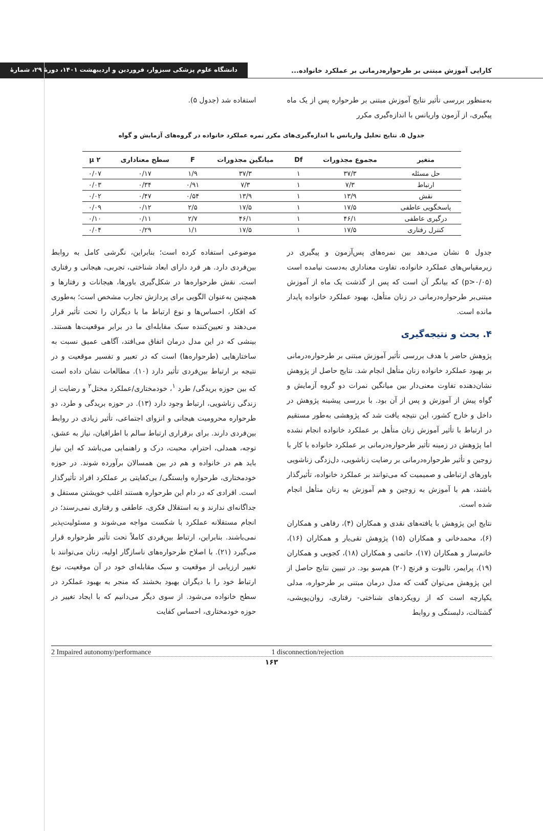کارایی آموزش مبتنی بر طرحواره‌درمانی بر عملکرد خانواده... دانشگاه علوم پزشکی سبزوار، فروردین و اردیبهشت ۱۴۰۱، دورهٔ ۲۹، شمارهٔ
به‌منظور بررسی تأثیر نتایج آموزش مبتنی بر طرحواره پس از یک ماه پیگیری، از آزمون واریانس با اندازه‌گیری مکرر
استفاده شد (جدول ۵).
جدول ۵. نتایج تحلیل واریانس با اندازه‌گیری‌های مکرر نمره عملکرد خانواده در گروه‌های آزمایش و گواه
| متغیر | مجموع مجذورات | Df | میانگین مجذورات | F | سطح معناداری | µ ۲ |
| --- | --- | --- | --- | --- | --- | --- |
| حل مسئله | ۳۷/۳ | ۱ | ۳۷/۳ | ۱/۹ | ۰/۱۷ | ۰/۰۷ |
| ارتباط | ۷/۳ | ۱ | ۷/۳ | ۰/۹۱ | ۰/۳۴ | ۰/۰۳ |
| نقش | ۱۳/۹ | ۱ | ۱۳/۹ | ۰/۵۴ | ۰/۴۷ | ۰/۰۲ |
| پاسخگویی عاطفی | ۱۷/۵ | ۱ | ۱۷/۵ | ۲/۵ | ۰/۱۲ | ۰/۰۹ |
| درگیری عاطفی | ۴۶/۱ | ۱ | ۴۶/۱ | ۲/۷ | ۰/۱۱ | ۰/۱۰ |
| کنترل رفتاری | ۱۷/۵ | ۱ | ۱۷/۵ | ۱/۱ | ۰/۲۹ | ۰/۰۴ |
جدول ۵ نشان می‌دهد بین نمره‌های پس‌آزمون و پیگیری در زیرمقیاس‌های عملکرد خانواده، تفاوت معناداری به‌دست نیامده است (p>۰/۰۵) که بیانگر آن است که پس از گذشت یک ماه از آموزش مبتنی‌بر طرحواره‌درمانی در زنان متأهل، بهبود عملکرد خانواده پایدار مانده است.
۴. بحث و نتیجه‌گیری
پژوهش حاضر با هدف بررسی تأثیر آموزش مبتنی بر طرحواره‌درمانی بر بهبود عملکرد خانواده زنان متأهل انجام شد. نتایج حاصل از پژوهش نشان‌دهنده تفاوت معنی‌دار بین میانگین نمرات دو گروه آزمایش و گواه پیش از آموزش و پس از آن بود. با بررسی پیشینه پژوهش در داخل و خارج کشور، این نتیجه یافت شد که پژوهشی به‌طور مستقیم در ارتباط با تأثیر آموزش زنان متأهل بر عملکرد خانواده انجام نشده اما پژوهش در زمینه تأثیر طرحواره‌درمانی بر عملکرد خانواده با کار با زوجین و تأثیر طرحواره‌درمانی بر رضایت زناشویی، دل‌زدگی زناشویی باورهای ارتباطی و صمیمیت که می‌توانند بر عملکرد خانواده، تأثیرگذار باشند، هم با آموزش به زوجین و هم آموزش به زنان متأهل انجام شده است.
نتایج این پژوهش با یافته‌های نقدی و همکاران (۴)، رفاهی و همکاران (۶)، محمدخانی و همکاران (۱۵) پژوهش تقی‌یار و همکاران (۱۶)، خاتم‌ساز و همکاران (۱۷)، حاتمی و همکاران (۱۸)، کجویی و همکاران (۱۹)، پرایمر، تالبوت و فرنچ (۲۰) هم‌سو بود. در تبیین نتایج حاصل از این پژوهش می‌توان گفت که مدل درمان مبتنی بر طرحواره، مدلی یکپارچه است که از رویکردهای شناختی- رفتاری، روان‌پویشی، گشتالت، دلبستگی و روابط
موضوعی استفاده کرده است؛ بنابراین، نگرشی کامل به روابط بین‌فردی دارد. هر فرد دارای ابعاد شناختی، تجربی، هیجانی و رفتاری است. نقش طرحواره‌ها در شکل‌گیری باورها، هیجانات و رفتارها و همچنین به‌عنوان الگویی برای پردازش تجارب مشخص است؛ به‌طوری که افکار، احساس‌ها و نوع ارتباط ما با دیگران را تحت تأثیر قرار می‌دهند و تعیین‌کننده سبک مقابله‌ای ما در برابر موقعیت‌ها هستند. بینشی که در این مدل درمان اتفاق می‌افتد، آگاهی عمیق نسبت به ساختارهایی (طرحواره‌ها) است که در تعبیر و تفسیر موقعیت و در نتیجه بر ارتباط بین‌فردی تأثیر دارد (۱۰). مطالعات نشان داده است که بین حوزه بریدگی/ طرد <sup>۱</sup>، خودمختاری/عملکرد مختل<sup>۲</sup> و رضایت از زندگی زناشویی، ارتباط وجود دارد (۱۳). در حوزه بریدگی و طرد، دو طرحواره محرومیت هیجانی و انزوای اجتماعی، تأثیر زیادی در روابط بین‌فردی دارند. برای برقراری ارتباط سالم با اطرافیان، نیاز به عشق، توجه، همدلی، احترام، محبت، درک و راهنمایی می‌باشد که این نیاز باید هم در خانواده و هم در بین همسالان برآورده شوند. در حوزه خودمختاری، طرحواره وابستگی/ بی‌کفایتی بر عملکرد افراد تأثیرگذار است. افرادی که در دام این طرحواره هستند اغلب خویشتن مستقل و جداگانه‌ای ندارند و به استقلال فکری، عاطفی و رفتاری نمی‌رسند؛ در انجام مستقلانه عملکرد با شکست مواجه می‌شوند و مسئولیت‌پذیر نمی‌باشند. بنابراین، ارتباط بین‌فردی کاملاً تحت تأثیر طرحواره قرار می‌گیرد (۲۱). با اصلاح طرحواره‌های ناسازگار اولیه، زنان می‌توانند با تغییر ارزیابی از موقعیت و سبک مقابله‌ای خود در آن موقعیت، نوع ارتباط خود را با دیگران بهبود بخشند که منجر به بهبود عملکرد در سطح خانواده می‌شود. از سوی دیگر می‌دانیم که با ایجاد تغییر در حوزه خودمختاری، احساس کفایت
1 disconnection/rejection 2 Impaired autonomy/performance
۱۶۳